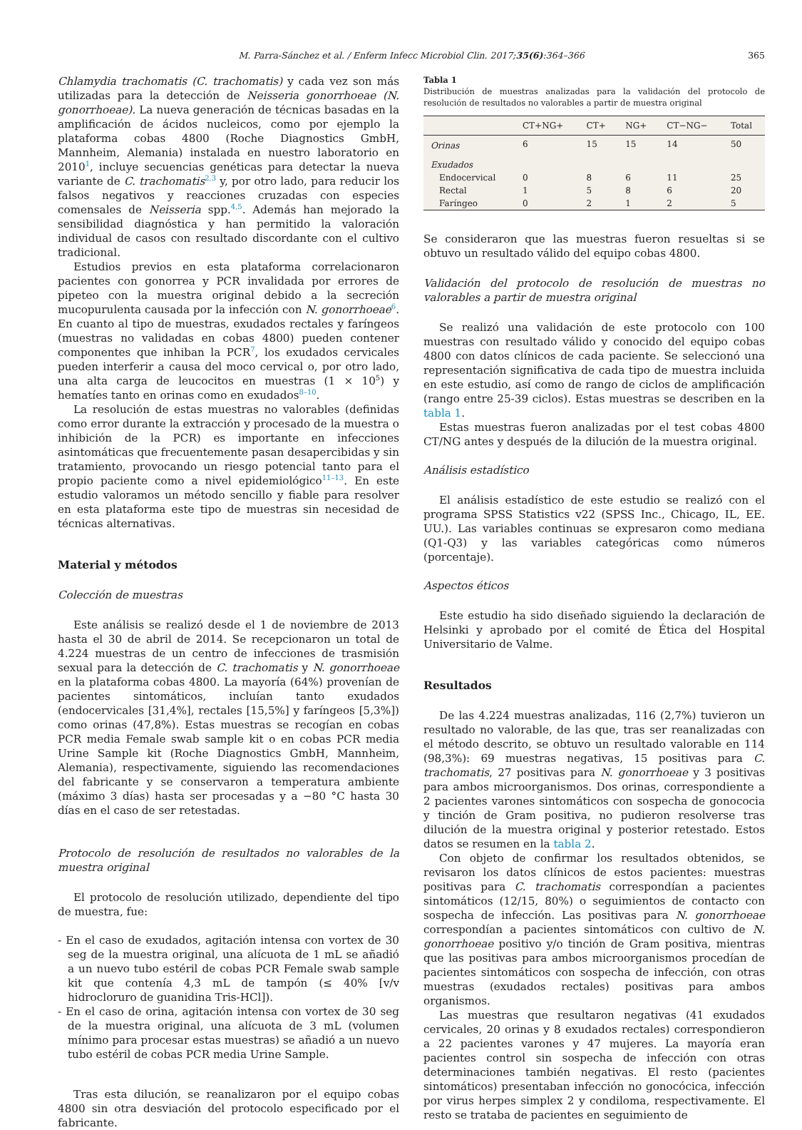M. Parra-Sánchez et al. / Enferm Infecc Microbiol Clin. 2017;35(6):364–366 365
Chlamydia trachomatis (C. trachomatis) y cada vez son más utilizadas para la detección de Neisseria gonorrhoeae (N. gonorrhoeae). La nueva generación de técnicas basadas en la amplificación de ácidos nucleicos, como por ejemplo la plataforma cobas 4800 (Roche Diagnostics GmbH, Mannheim, Alemania) instalada en nuestro laboratorio en 2010<sup>1</sup>, incluye secuencias genéticas para detectar la nueva variante de C. trachomatis<sup>2,3</sup> y, por otro lado, para reducir los falsos negativos y reacciones cruzadas con especies comensales de Neisseria spp.<sup>4,5</sup>. Además han mejorado la sensibilidad diagnóstica y han permitido la valoración individual de casos con resultado discordante con el cultivo tradicional.
Estudios previos en esta plataforma correlacionaron pacientes con gonorrea y PCR invalidada por errores de pipeteo con la muestra original debido a la secreción mucopurulenta causada por la infección con N. gonorrhoeae<sup>6</sup>. En cuanto al tipo de muestras, exudados rectales y faríngeos (muestras no validadas en cobas 4800) pueden contener componentes que inhiban la PCR<sup>7</sup>, los exudados cervicales pueden interferir a causa del moco cervical o, por otro lado, una alta carga de leucocitos en muestras (1 × 10<sup>5</sup>) y hematíes tanto en orinas como en exudados<sup>8–10</sup>.
La resolución de estas muestras no valorables (definidas como error durante la extracción y procesado de la muestra o inhibición de la PCR) es importante en infecciones asintomáticas que frecuentemente pasan desapercibidas y sin tratamiento, provocando un riesgo potencial tanto para el propio paciente como a nivel epidemiológico<sup>11–13</sup>. En este estudio valoramos un método sencillo y fiable para resolver en esta plataforma este tipo de muestras sin necesidad de técnicas alternativas.
Material y métodos
Colección de muestras
Este análisis se realizó desde el 1 de noviembre de 2013 hasta el 30 de abril de 2014. Se recepcionaron un total de 4.224 muestras de un centro de infecciones de trasmisión sexual para la detección de C. trachomatis y N. gonorrhoeae en la plataforma cobas 4800. La mayoría (64%) provenían de pacientes sintomáticos, incluían tanto exudados (endocervicales [31,4%], rectales [15,5%] y faríngeos [5,3%]) como orinas (47,8%). Estas muestras se recogían en cobas PCR media Female swab sample kit o en cobas PCR media Urine Sample kit (Roche Diagnostics GmbH, Mannheim, Alemania), respectivamente, siguiendo las recomendaciones del fabricante y se conservaron a temperatura ambiente (máximo 3 días) hasta ser procesadas y a −80 °C hasta 30 días en el caso de ser retestadas.
Protocolo de resolución de resultados no valorables de la muestra original
El protocolo de resolución utilizado, dependiente del tipo de muestra, fue:
- En el caso de exudados, agitación intensa con vortex de 30 seg de la muestra original, una alícuota de 1 mL se añadió a un nuevo tubo estéril de cobas PCR Female swab sample kit que contenía 4,3 mL de tampón (≤ 40% [v/v hidrocloruro de guanidina Tris-HCl]).
- En el caso de orina, agitación intensa con vortex de 30 seg de la muestra original, una alícuota de 3 mL (volumen mínimo para procesar estas muestras) se añadió a un nuevo tubo estéril de cobas PCR media Urine Sample.
Tras esta dilución, se reanalizaron por el equipo cobas 4800 sin otra desviación del protocolo especificado por el fabricante.
Tabla 1
Distribución de muestras analizadas para la validación del protocolo de resolución de resultados no valorables a partir de muestra original
| | CT+NG+ | CT+ | NG+ | CT−NG− | Total |
| --- | --- | --- | --- | --- | --- |
| Orinas | 6 | 15 | 15 | 14 | 50 |
| Exudados | | | | | |
| Endocervical | 0 | 8 | 6 | 11 | 25 |
| Rectal | 1 | 5 | 8 | 6 | 20 |
| Faríngeo | 0 | 2 | 1 | 2 | 5 |
Se consideraron que las muestras fueron resueltas si se obtuvo un resultado válido del equipo cobas 4800.
Validación del protocolo de resolución de muestras no valorables a partir de muestra original
Se realizó una validación de este protocolo con 100 muestras con resultado válido y conocido del equipo cobas 4800 con datos clínicos de cada paciente. Se seleccionó una representación significativa de cada tipo de muestra incluida en este estudio, así como de rango de ciclos de amplificación (rango entre 25-39 ciclos). Estas muestras se describen en la tabla 1.
Estas muestras fueron analizadas por el test cobas 4800 CT/NG antes y después de la dilución de la muestra original.
Análisis estadístico
El análisis estadístico de este estudio se realizó con el programa SPSS Statistics v22 (SPSS Inc., Chicago, IL, EE. UU.). Las variables continuas se expresaron como mediana (Q1-Q3) y las variables categóricas como números (porcentaje).
Aspectos éticos
Este estudio ha sido diseñado siguiendo la declaración de Helsinki y aprobado por el comité de Ética del Hospital Universitario de Valme.
Resultados
De las 4.224 muestras analizadas, 116 (2,7%) tuvieron un resultado no valorable, de las que, tras ser reanalizadas con el método descrito, se obtuvo un resultado valorable en 114 (98,3%): 69 muestras negativas, 15 positivas para C. trachomatis, 27 positivas para N. gonorrhoeae y 3 positivas para ambos microorganismos. Dos orinas, correspondiente a 2 pacientes varones sintomáticos con sospecha de gonococia y tinción de Gram positiva, no pudieron resolverse tras dilución de la muestra original y posterior retestado. Estos datos se resumen en la tabla 2.
Con objeto de confirmar los resultados obtenidos, se revisaron los datos clínicos de estos pacientes: muestras positivas para C. trachomatis correspondían a pacientes sintomáticos (12/15, 80%) o seguimientos de contacto con sospecha de infección. Las positivas para N. gonorrhoeae correspondían a pacientes sintomáticos con cultivo de N. gonorrhoeae positivo y/o tinción de Gram positiva, mientras que las positivas para ambos microorganismos procedían de pacientes sintomáticos con sospecha de infección, con otras muestras (exudados rectales) positivas para ambos organismos.
Las muestras que resultaron negativas (41 exudados cervicales, 20 orinas y 8 exudados rectales) correspondieron a 22 pacientes varones y 47 mujeres. La mayoría eran pacientes control sin sospecha de infección con otras determinaciones también negativas. El resto (pacientes sintomáticos) presentaban infección no gonocócica, infección por virus herpes simplex 2 y condiloma, respectivamente. El resto se trataba de pacientes en seguimiento de